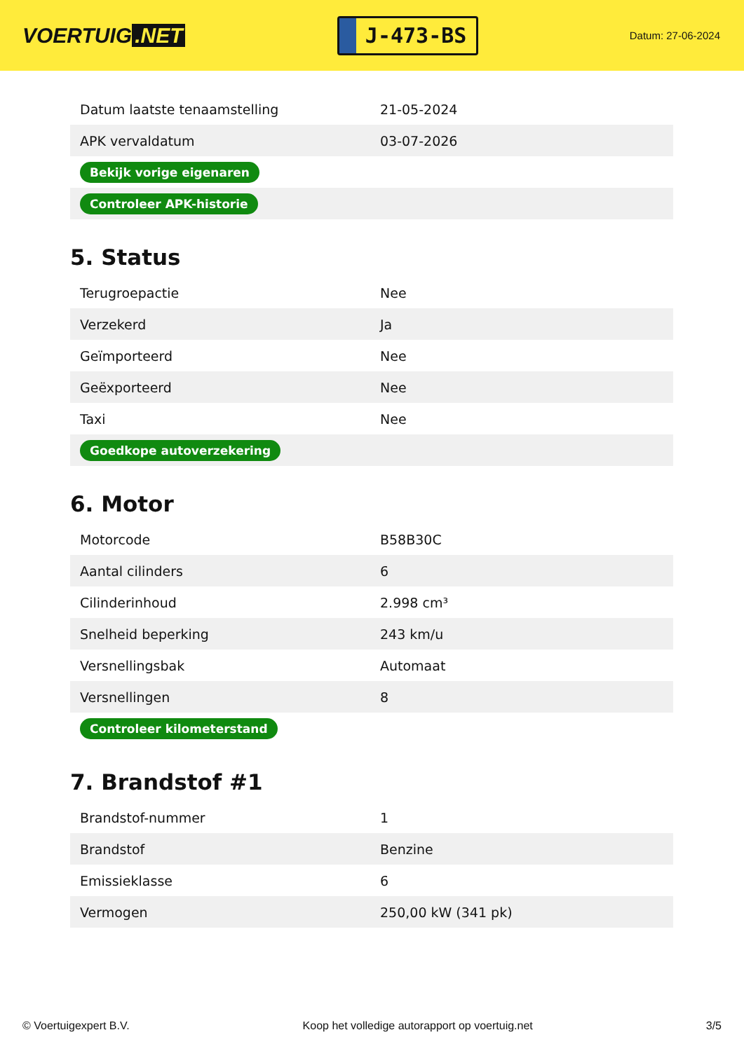VOERTUIG.NET
J-473-BS
Datum: 27-06-2024
| Datum laatste tenaamstelling | 21-05-2024 |
| APK vervaldatum | 03-07-2026 |
| Bekijk vorige eigenaren | |
| Controleer APK-historie | |
5. Status
| Terugroepactie | Nee |
| Verzekerd | Ja |
| Geïmporteerd | Nee |
| Geëxporteerd | Nee |
| Taxi | Nee |
| Goedkope autoverzekering | |
6. Motor
| Motorcode | B58B30C |
| Aantal cilinders | 6 |
| Cilinderinhoud | 2.998 cm³ |
| Snelheid beperking | 243 km/u |
| Versnellingsbak | Automaat |
| Versnellingen | 8 |
| Controleer kilometerstand | |
7. Brandstof #1
| Brandstof-nummer | 1 |
| Brandstof | Benzine |
| Emissieklasse | 6 |
| Vermogen | 250,00 kW (341 pk) |
© Voertuigexpert B.V. Koop het volledige autorapport op voertuig.net 3/5